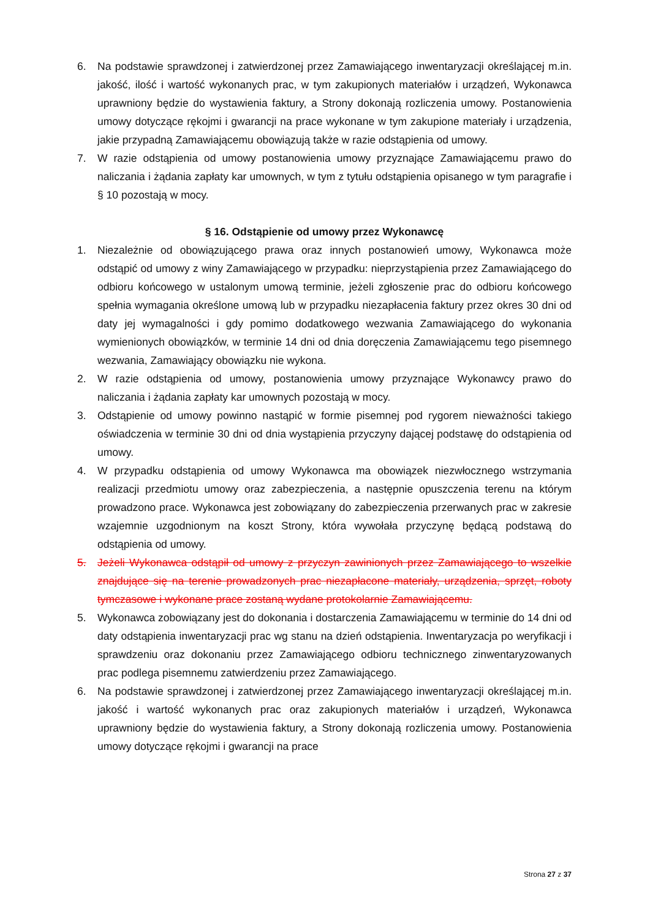6. Na podstawie sprawdzonej i zatwierdzonej przez Zamawiającego inwentaryzacji określającej m.in. jakość, ilość i wartość wykonanych prac, w tym zakupionych materiałów i urządzeń, Wykonawca uprawniony będzie do wystawienia faktury, a Strony dokonają rozliczenia umowy. Postanowienia umowy dotyczące rękojmi i gwarancji na prace wykonane w tym zakupione materiały i urządzenia, jakie przypadną Zamawiającemu obowiązują także w razie odstąpienia od umowy.
7. W razie odstąpienia od umowy postanowienia umowy przyznające Zamawiającemu prawo do naliczania i żądania zapłaty kar umownych, w tym z tytułu odstąpienia opisanego w tym paragrafie i § 10 pozostają w mocy.
§ 16. Odstąpienie od umowy przez Wykonawcę
1. Niezależnie od obowiązującego prawa oraz innych postanowień umowy, Wykonawca może odstąpić od umowy z winy Zamawiającego w przypadku: nieprzystąpienia przez Zamawiającego do odbioru końcowego w ustalonym umową terminie, jeżeli zgłoszenie prac do odbioru końcowego spełnia wymagania określone umową lub w przypadku niezapłacenia faktury przez okres 30 dni od daty jej wymagalności i gdy pomimo dodatkowego wezwania Zamawiającego do wykonania wymienionych obowiązków, w terminie 14 dni od dnia doręczenia Zamawiającemu tego pisemnego wezwania, Zamawiający obowiązku nie wykona.
2. W razie odstąpienia od umowy, postanowienia umowy przyznające Wykonawcy prawo do naliczania i żądania zapłaty kar umownych pozostają w mocy.
3. Odstąpienie od umowy powinno nastąpić w formie pisemnej pod rygorem nieważności takiego oświadczenia w terminie 30 dni od dnia wystąpienia przyczyny dającej podstawę do odstąpienia od umowy.
4. W przypadku odstąpienia od umowy Wykonawca ma obowiązek niezwłocznego wstrzymania realizacji przedmiotu umowy oraz zabezpieczenia, a następnie opuszczenia terenu na którym prowadzono prace. Wykonawca jest zobowiązany do zabezpieczenia przerwanych prac w zakresie wzajemnie uzgodnionym na koszt Strony, która wywołała przyczynę będącą podstawą do odstąpienia od umowy.
5. Jeżeli Wykonawca odstąpił od umowy z przyczyn zawinionych przez Zamawiającego to wszelkie znajdujące się na terenie prowadzonych prac niezapłacone materiały, urządzenia, sprzęt, roboty tymczasowe i wykonane prace zostaną wydane protokolarnie Zamawiającemu.
5. Wykonawca zobowiązany jest do dokonania i dostarczenia Zamawiającemu w terminie do 14 dni od daty odstąpienia inwentaryzacji prac wg stanu na dzień odstąpienia. Inwentaryzacja po weryfikacji i sprawdzeniu oraz dokonaniu przez Zamawiającego odbioru technicznego zinwentaryzowanych prac podlega pisemnemu zatwierdzeniu przez Zamawiającego.
6. Na podstawie sprawdzonej i zatwierdzonej przez Zamawiającego inwentaryzacji określającej m.in. jakość i wartość wykonanych prac oraz zakupionych materiałów i urządzeń, Wykonawca uprawniony będzie do wystawienia faktury, a Strony dokonają rozliczenia umowy. Postanowienia umowy dotyczące rękojmi i gwarancji na prace
Strona 27 z 37